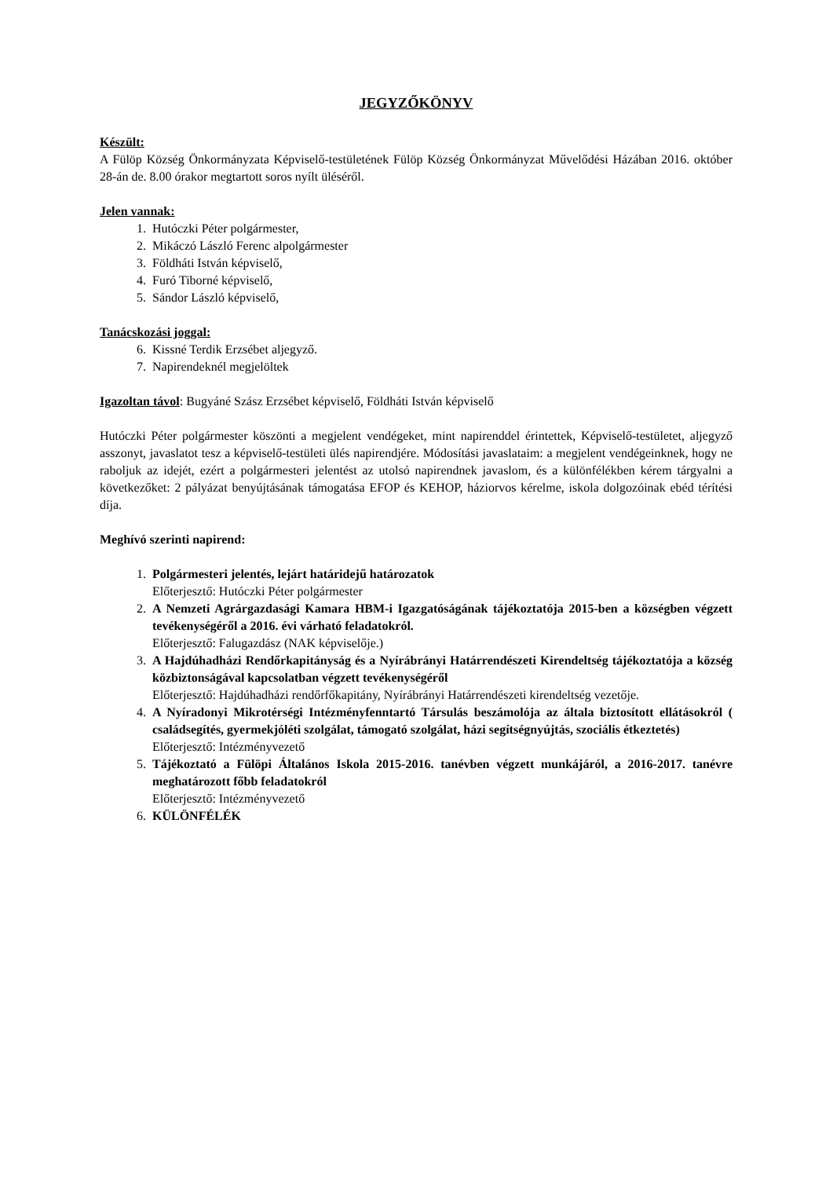JEGYZŐKÖNYV
Készült:
A Fülöp Község Önkormányzata Képviselő-testületének Fülöp Község Önkormányzat Művelődési Házában 2016. október 28-án de. 8.00 órakor megtartott soros nyílt üléséről.
Jelen vannak:
1. Hutóczki Péter polgármester,
2. Mikáczó László Ferenc alpolgármester
3. Földháti István képviselő,
4. Furó Tiborné képviselő,
5. Sándor László képviselő,
Tanácskozási joggal:
6. Kissné Terdik Erzsébet aljegyző.
7. Napirendeknél megjelöltek
Igazoltan távol: Bugyáné Szász Erzsébet képviselő, Földháti István képviselő
Hutóczki Péter polgármester köszönti a megjelent vendégeket, mint napirenddel érintettek, Képviselő-testületet, aljegyző asszonyt, javaslatot tesz a képviselő-testületi ülés napirendjére. Módosítási javaslataim: a megjelent vendégeinknek, hogy ne raboljuk az idejét, ezért a polgármesteri jelentést az utolsó napirendnek javaslom, és a különfélékben kérem tárgyalni a következőket: 2 pályázat benyújtásának támogatása EFOP és KEHOP, háziorvos kérelme, iskola dolgozóinak ebéd térítési díja.
Meghívó szerinti napirend:
1. Polgármesteri jelentés, lejárt határidejű határozatok
Előterjesztő: Hutóczki Péter polgármester
2. A Nemzeti Agrárgazdasági Kamara HBM-i Igazgatóságának tájékoztatója 2015-ben a községben végzett tevékenységéről a 2016. évi várható feladatokról.
Előterjesztő: Falugazdász (NAK képviselője.)
3. A Hajdúhadházi Rendőrkapitányság és a Nyírábrányi Határrendészeti Kirendeltség tájékoztatója a község közbiztonságával kapcsolatban végzett tevékenységéről
Előterjesztő: Hajdúhadházi rendőrfőkapitány, Nyírábrányi Határrendészeti kirendeltség vezetője.
4. A Nyíradonyi Mikrotérségi Intézményfenntartó Társulás beszámolója az általa biztosított ellátásokról ( családsegítés, gyermekjóléti szolgálat, támogató szolgálat, házi segítségnyújtás, szociális étkeztetés)
Előterjesztő: Intézményvezető
5. Tájékoztató a Fülöpi Általános Iskola 2015-2016. tanévben végzett munkájáról, a 2016-2017. tanévre meghatározott főbb feladatokról
Előterjesztő: Intézményvezető
6. KÜLÖNFÉLÉK